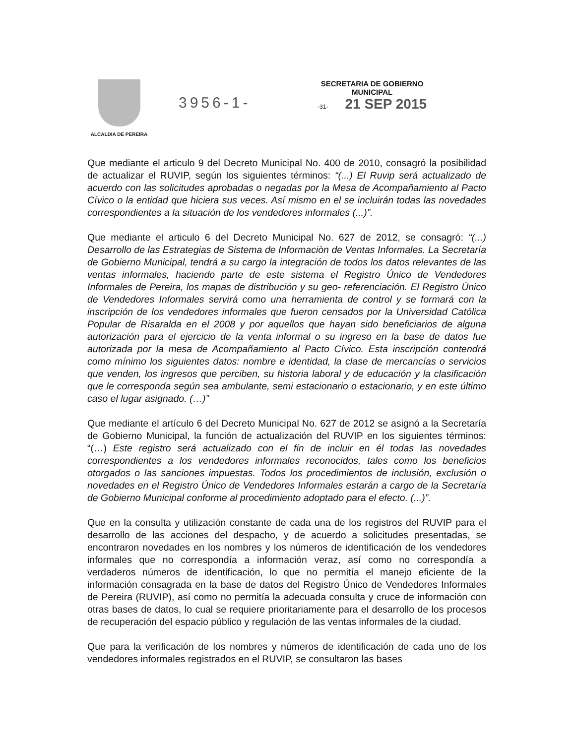ALCALDIA DE PEREIRA
3956-1-
SECRETARIA DE GOBIERNO
MUNICIPAL
-31- 21 SEP 2015
Que mediante el articulo 9 del Decreto Municipal No. 400 de 2010, consagró la posibilidad de actualizar el RUVIP, según los siguientes términos: “(...) El Ruvip será actualizado de acuerdo con las solicitudes aprobadas o negadas por la Mesa de Acompañamiento al Pacto Cívico o la entidad que hiciera sus veces. Así mismo en el se incluirán todas las novedades correspondientes a la situación de los vendedores informales (...)”.
Que mediante el articulo 6 del Decreto Municipal No. 627 de 2012, se consagró: “(...) Desarrollo de las Estrategias de Sistema de Informaciòn de Ventas Informales. La Secretaría de Gobierno Municipal, tendrá a su cargo la integración de todos los datos relevantes de las ventas informales, haciendo parte de este sistema el Registro Único de Vendedores Informales de Pereira, los mapas de distribución y su geo- referenciación. El Registro Único de Vendedores Informales servirá como una herramienta de control y se formará con la inscripción de los vendedores informales que fueron censados por la Universidad Católica Popular de Risaralda en el 2008 y por aquellos que hayan sido beneficiarios de alguna autorización para el ejercicio de la venta informal o su ingreso en la base de datos fue autorizada por la mesa de Acompañamiento al Pacto Cívico. Esta inscripción contendrá como mínimo los siguientes datos: nombre e identidad, la clase de mercancías o servicios que venden, los ingresos que perciben, su historia laboral y de educación y la clasificación que le corresponda según sea ambulante, semi estacionario o estacionario, y en este último caso el lugar asignado. (…)”
Que mediante el artículo 6 del Decreto Municipal No. 627 de 2012 se asignó a la Secretaría de Gobierno Municipal, la función de actualización del RUVIP en los siguientes términos: “(…) Este registro será actualizado con el fin de incluir en él todas las novedades correspondientes a los vendedores informales reconocidos, tales como los beneficios otorgados o las sanciones impuestas. Todos los procedimientos de inclusión, exclusión o novedades en el Registro Único de Vendedores Informales estarán a cargo de la Secretaría de Gobierno Municipal conforme al procedimiento adoptado para el efecto. (...)”.
Que en la consulta y utilización constante de cada una de los registros del RUVIP para el desarrollo de las acciones del despacho, y de acuerdo a solicitudes presentadas, se encontraron novedades en los nombres y los números de identificación de los vendedores informales que no correspondía a información veraz, así como no correspondía a verdaderos números de identificación, lo que no permitía el manejo eficiente de la información consagrada en la base de datos del Registro Único de Vendedores Informales de Pereira (RUVIP), así como no permitía la adecuada consulta y cruce de información con otras bases de datos, lo cual se requiere prioritariamente para el desarrollo de los procesos de recuperación del espacio público y regulación de las ventas informales de la ciudad.
Que para la verificación de los nombres y números de identificación de cada uno de los vendedores informales registrados en el RUVIP, se consultaron las bases